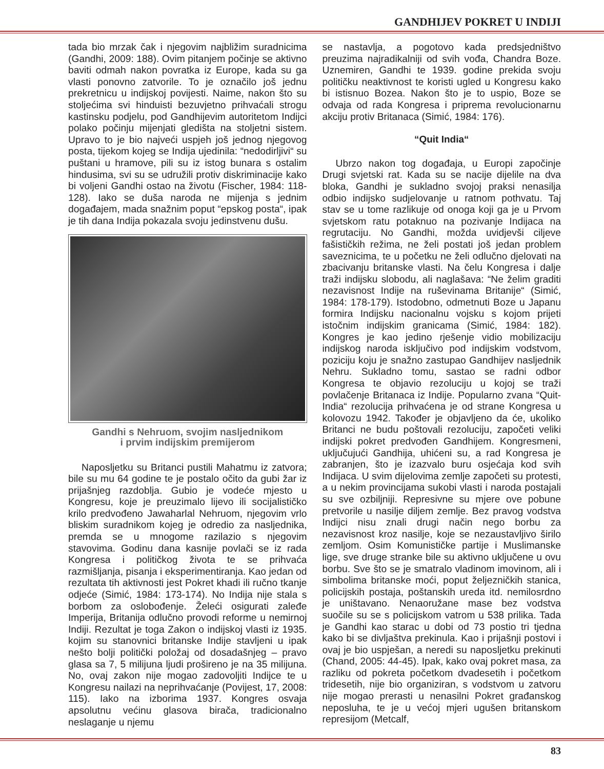GANDHIJEV POKRET U INDIJI
tada bio mrzak čak i njegovim najbližim suradnicima (Gandhi, 2009: 188). Ovim pitanjem počinje se aktivno baviti odmah nakon povratka iz Europe, kada su ga vlasti ponovno zatvorile. To je označilo još jednu prekretnicu u indijskoj povijesti. Naime, nakon što su stoljećima svi hinduisti bezuvjetno prihvaćali strogu kastinsku podjelu, pod Gandhijevim autoritetom Indijci polako počinju mijenjati gledišta na stoljetni sistem. Upravo to je bio najveći uspjeh još jednog njegovog posta, tijekom kojeg se Indija ujedinila: “nedodirljivi“ su puštani u hramove, pili su iz istog bunara s ostalim hindusima, svi su se udružili protiv diskriminacije kako bi voljeni Gandhi ostao na životu (Fischer, 1984: 118-128). Iako se duša naroda ne mijenja s jednim događajem, mada snažnim poput “epskog posta“, ipak je tih dana Indija pokazala svoju jedinstvenu dušu.
Gandhi s Nehruom, svojim nasljednikom
i prvim indijskim premijerom
Naposljetku su Britanci pustili Mahatmu iz zatvora; bile su mu 64 godine te je postalo očito da gubi žar iz prijašnjeg razdoblja. Gubio je vodeće mjesto u Kongresu, koje je preuzimalo lijevo ili socijalističko krilo predvođeno Jawaharlal Nehruom, njegovim vrlo bliskim suradnikom kojeg je odredio za nasljednika, premda se u mnogome razilazio s njegovim stavovima. Godinu dana kasnije povlači se iz rada Kongresa i političkog života te se prihvaća razmišljanja, pisanja i eksperimentiranja. Kao jedan od rezultata tih aktivnosti jest Pokret khadi ili ručno tkanje odjeće (Simić, 1984: 173-174). No Indija nije stala s borbom za oslobođenje. Želeći osigurati zaleđe Imperija, Britanija odlučno provodi reforme u nemirnoj Indiji. Rezultat je toga Zakon o indijskoj vlasti iz 1935. kojim su stanovnici britanske Indije stavljeni u ipak nešto bolji politički položaj od dosadašnjeg – pravo glasa sa 7, 5 milijuna ljudi prošireno je na 35 milijuna. No, ovaj zakon nije mogao zadovoljiti Indijce te u Kongresu nailazi na neprihvaćanje (Povijest, 17, 2008: 115). Iako na izborima 1937. Kongres osvaja apsolutnu većinu glasova birača, tradicionalno neslaganje u njemu
se nastavlja, a pogotovo kada predsjedništvo preuzima najradikalniji od svih vođa, Chandra Boze. Uznemiren, Gandhi te 1939. godine prekida svoju političku neaktivnost te koristi ugled u Kongresu kako bi istisnuo Bozea. Nakon što je to uspio, Boze se odvaja od rada Kongresa i priprema revolucionarnu akciju protiv Britanaca (Simić, 1984: 176).
“Quit India“
Ubrzo nakon tog događaja, u Europi započinje Drugi svjetski rat. Kada su se nacije dijelile na dva bloka, Gandhi je sukladno svojoj praksi nenasilja odbio indijsko sudjelovanje u ratnom pothvatu. Taj stav se u tome razlikuje od onoga koji ga je u Prvom svjetskom ratu potaknuo na pozivanje Indijaca na regrutaciju. No Gandhi, možda uvidjevši ciljeve fašističkih režima, ne želi postati još jedan problem saveznicima, te u početku ne želi odlučno djelovati na zbacivanju britanske vlasti. Na čelu Kongresa i dalje traži indijsku slobodu, ali naglašava: “Ne želim graditi nezavisnost Indije na ruševinama Britanije“ (Simić, 1984: 178-179). Istodobno, odmetnuti Boze u Japanu formira Indijsku nacionalnu vojsku s kojom prijeti istočnim indijskim granicama (Simić, 1984: 182). Kongres je kao jedino rješenje vidio mobilizaciju indijskog naroda isključivo pod indijskim vodstvom, poziciju koju je snažno zastupao Gandhijev nasljednik Nehru. Sukladno tomu, sastao se radni odbor Kongresa te objavio rezoluciju u kojoj se traži povlačenje Britanaca iz Indije. Popularno zvana “Quit-India“ rezolucija prihvaćena je od strane Kongresa u kolovozu 1942. Također je objavljeno da će, ukoliko Britanci ne budu poštovali rezoluciju, započeti veliki indijski pokret predvođen Gandhijem. Kongresmeni, uključujući Gandhija, uhićeni su, a rad Kongresa je zabranjen, što je izazvalo buru osjećaja kod svih Indijaca. U svim dijelovima zemlje započeti su protesti, a u nekim provincijama sukobi vlasti i naroda postajali su sve ozbiljniji. Represivne su mjere ove pobune pretvorile u nasilje diljem zemlje. Bez pravog vodstva Indijci nisu znali drugi način nego borbu za nezavisnost kroz nasilje, koje se nezaustavljivo širilo zemljom. Osim Komunističke partije i Muslimanske lige, sve druge stranke bile su aktivno uključene u ovu borbu. Sve što se je smatralo vladinom imovinom, ali i simbolima britanske moći, poput željezničkih stanica, policijskih postaja, poštanskih ureda itd. nemilosrdno je uništavano. Nenaoružane mase bez vodstva suočile su se s policijskom vatrom u 538 prilika. Tada je Gandhi kao starac u dobi od 73 postio tri tjedna kako bi se divljaštva prekinula. Kao i prijašnji postovi i ovaj je bio uspješan, a neredi su naposljetku prekinuti (Chand, 2005: 44-45). Ipak, kako ovaj pokret masa, za razliku od pokreta početkom dvadesetih i početkom tridesetih, nije bio organiziran, s vodstvom u zatvoru nije mogao prerasti u nenasilni Pokret građanskog neposluha, te je u većoj mjeri ugušen britanskom represijom (Metcalf,
83